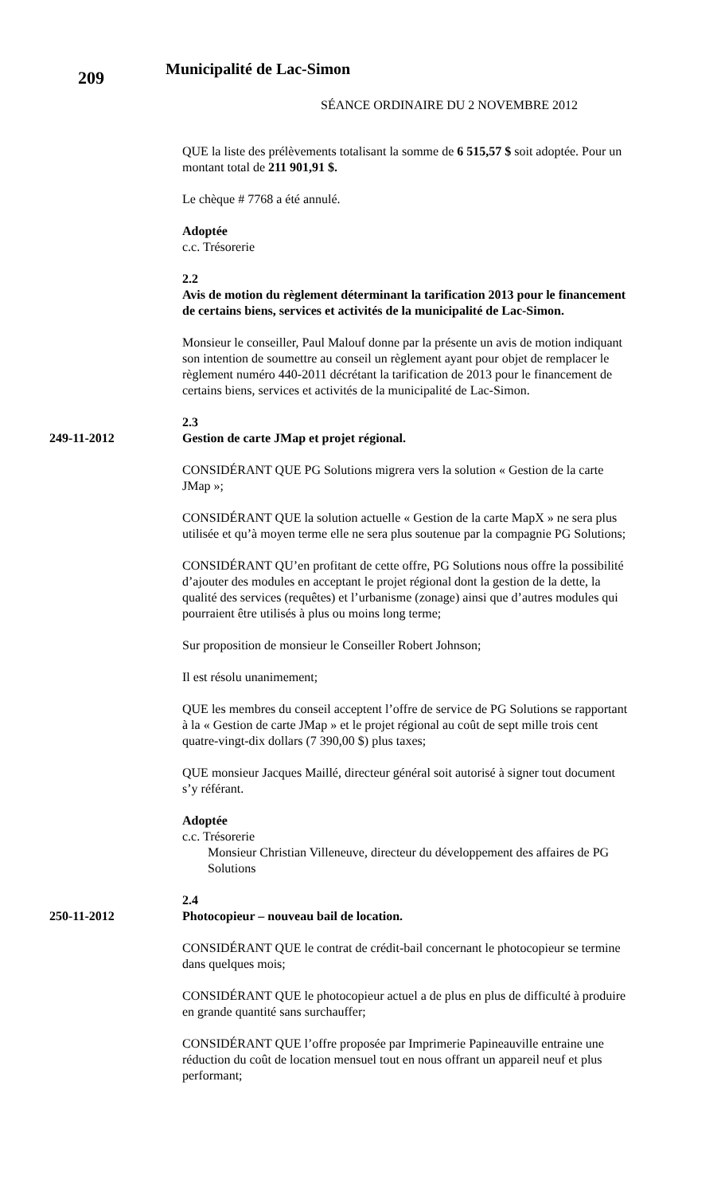209
Municipalité de Lac-Simon
SÉANCE ORDINAIRE DU 2 NOVEMBRE 2012
QUE la liste des prélèvements totalisant la somme de 6 515,57 $ soit adoptée. Pour un montant total de 211 901,91 $.
Le chèque # 7768 a été annulé.
Adoptée
c.c. Trésorerie
2.2
Avis de motion du règlement déterminant la tarification 2013 pour le financement de certains biens, services et activités de la municipalité de Lac-Simon.
Monsieur le conseiller, Paul Malouf donne par la présente un avis de motion indiquant son intention de soumettre au conseil un règlement ayant pour objet de remplacer le règlement numéro 440-2011 décrétant la tarification de 2013 pour le financement de certains biens, services et activités de la municipalité de Lac-Simon.
2.3
249-11-2012 Gestion de carte JMap et projet régional.
CONSIDÉRANT QUE PG Solutions migrera vers la solution « Gestion de la carte JMap »;
CONSIDÉRANT QUE la solution actuelle « Gestion de la carte MapX » ne sera plus utilisée et qu’à moyen terme elle ne sera plus soutenue par la compagnie PG Solutions;
CONSIDÉRANT QU’en profitant de cette offre, PG Solutions nous offre la possibilité d’ajouter des modules en acceptant le projet régional dont la gestion de la dette, la qualité des services (requêtes) et l’urbanisme (zonage) ainsi que d’autres modules qui pourraient être utilisés à plus ou moins long terme;
Sur proposition de monsieur le Conseiller Robert Johnson;
Il est résolu unanimement;
QUE les membres du conseil acceptent l’offre de service de PG Solutions se rapportant à la « Gestion de carte JMap » et le projet régional au coût de sept mille trois cent quatre-vingt-dix dollars (7 390,00 $) plus taxes;
QUE monsieur Jacques Maillé, directeur général soit autorisé à signer tout document s’y référant.
Adoptée
c.c. Trésorerie
Monsieur Christian Villeneuve, directeur du développement des affaires de PG Solutions
2.4
250-11-2012 Photocopieur – nouveau bail de location.
CONSIDÉRANT QUE le contrat de crédit-bail concernant le photocopieur se termine dans quelques mois;
CONSIDÉRANT QUE le photocopieur actuel a de plus en plus de difficulté à produire en grande quantité sans surchauffer;
CONSIDÉRANT QUE l’offre proposée par Imprimerie Papineauville entraine une réduction du coût de location mensuel tout en nous offrant un appareil neuf et plus performant;